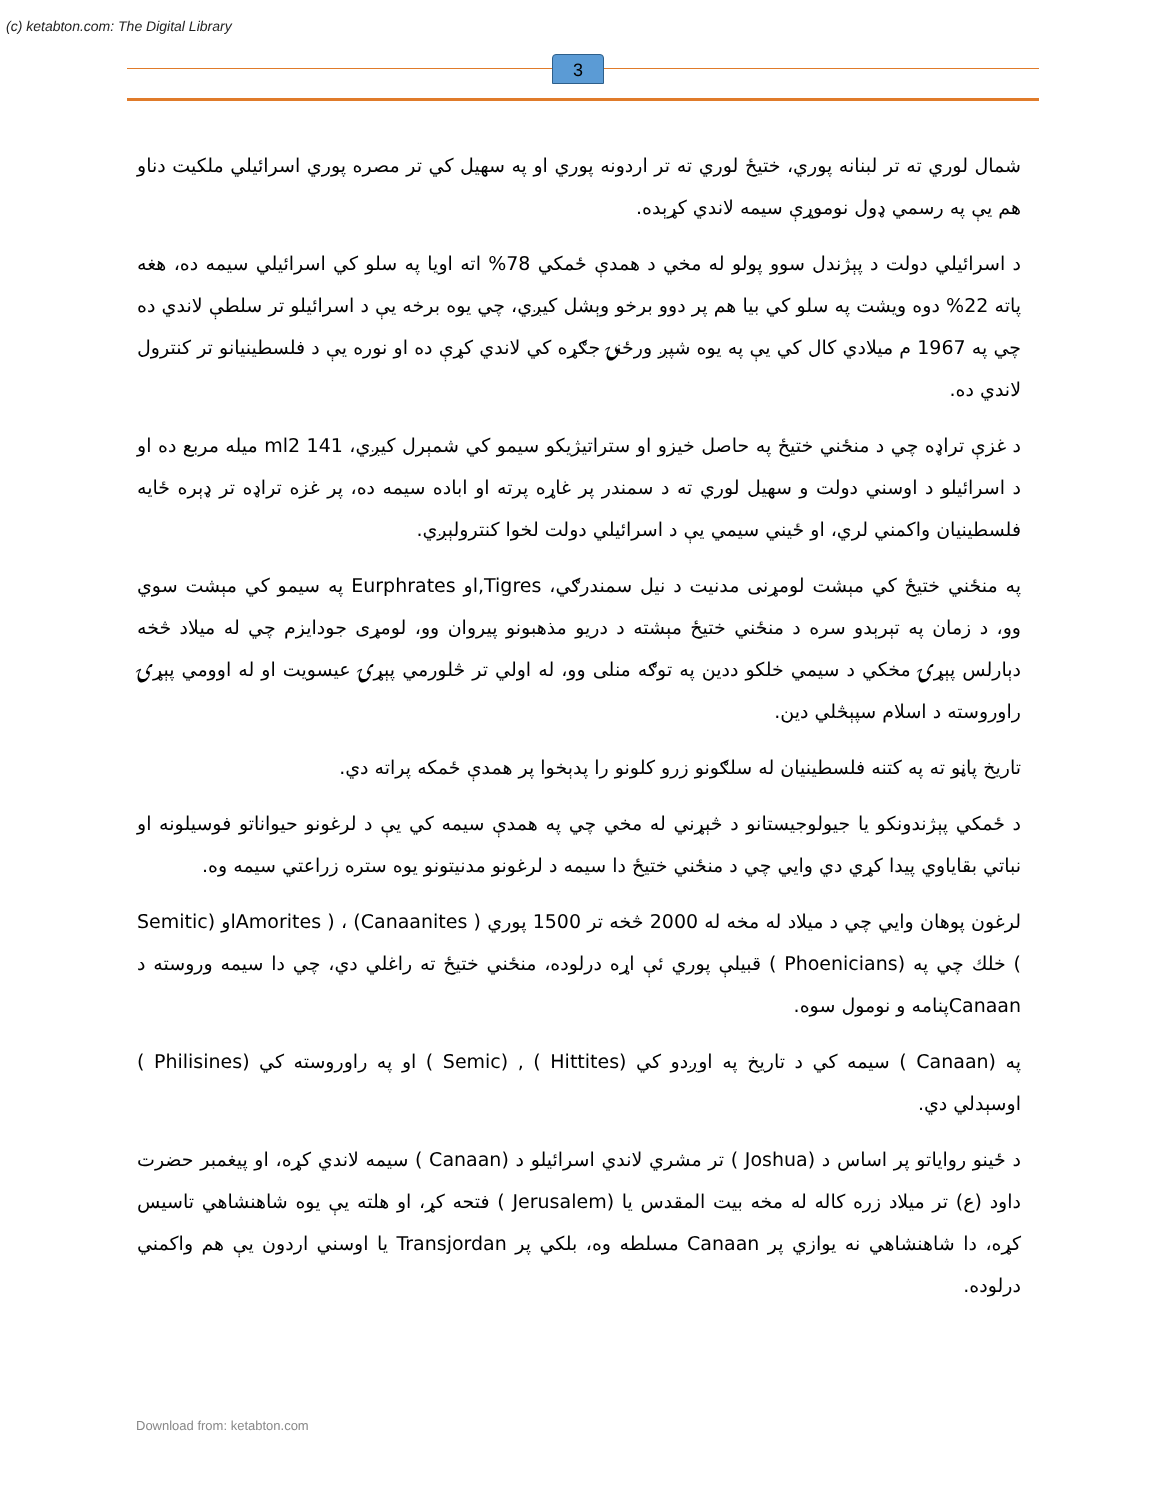(c) ketabton.com: The Digital Library
3
شمال لوري ته تر لبنانه پوري، ختيځ لوري ته تر اردونه پوري او په سهيل کي تر مصره پوري اسرائيلي ملکيت دناو هم يې په رسمي ډول نوموړې سيمه لاندي کړېده.
د اسرائيلي دولت د پېژندل سوو پولو له مخي د همدې ځمکي 78% اته اويا په سلو کي اسرائيلي سيمه ده، هغه پاته 22% دوه ويشت په سلو کي بيا هم پر دوو برخو وېشل کيږي، چي يوه برخه يې د اسرائيلو تر سلطې لاندي ده چي په 1967 م ميلادي کال کي يې په يوه شپږ ورځنۍ جګړه کي لاندي کړې ده او نوره يې د فلسطينيانو تر کنترول لاندي ده.
د غزې تراډه چي د منځني ختيځ په حاصل خيزو او ستراتيژيکو سيمو کي شمېرل کيږي، 141 ml2 ميله مربع ده او د اسرائيلو د اوسني دولت و سهيل لوري ته د سمندر پر غاړه پرته او اباده سيمه ده، پر غزه تراډه تر ډېره ځايه فلسطينيان واکمني لري، او ځيني سيمي يې د اسرائيلي دولت لخوا کنترولېږي.
په منځني ختيځ کي مېشت لومړنی مدنيت د نيل سمندرګي، Tigres,او Eurphrates په سيمو کي مېشت سوي وو، د زمان په تېرېدو سره د منځني ختيځ مېشته د دريو مذهبونو پيروان وو، لومړی جودايزم چي له ميلاد څخه دېارلس پېړۍ مخکي د سيمي خلکو ددين په توګه منلی وو، له اولي تر څلورمي پېړۍ عيسويت او له اوومي پېړۍ راوروسته د اسلام سپېڅلي دين.
تاريخ پاڼو ته په کتنه فلسطينيان له سلګونو زرو کلونو را پدېخوا پر همدې ځمکه پراته دي.
د ځمکي پېژندونکو يا جيولوجيستانو د څېړني له مخي چي په همدې سيمه کي يې د لرغونو حيواناتو فوسيلونه او نباتي بقاياوي پيدا کړي دي وايي چي د منځني ختيځ دا سيمه د لرغونو مدنيتونو يوه ستره زراعتي سيمه وه.
لرغون پوهان وايي چي د ميلاد له مخه له 2000 څخه تر 1500 پوري Amorites ) ، (Canaanites )او (Semitic ) خلك چي په (Phoenicians ) قبيلې پوري ئې اړه درلوده، منځني ختيځ ته راغلي دي، چي دا سيمه وروسته د Canaanپنامه و نومول سوه.
په (Canaan ) سيمه کي د تاريخ په اوږدو کي (Hittites ) , (Semic ) او په راوروسته کي (Philisines ) اوسېدلي دي.
د ځينو رواياتو پر اساس د (Joshua ) تر مشري لاندي اسرائيلو د (Canaan ) سيمه لاندي کړه، او پيغمبر حضرت داود (ع) تر ميلاد زره کاله له مخه بيت المقدس يا (Jerusalem ) فتحه کړ، او هلته يې يوه شاهنشاهي تاسيس کړه، دا شاهنشاهي نه يوازي پر Canaan مسلطه وه، بلکي پر Transjordan يا اوسني اردون يې هم واکمني درلوده.
Download from: ketabton.com